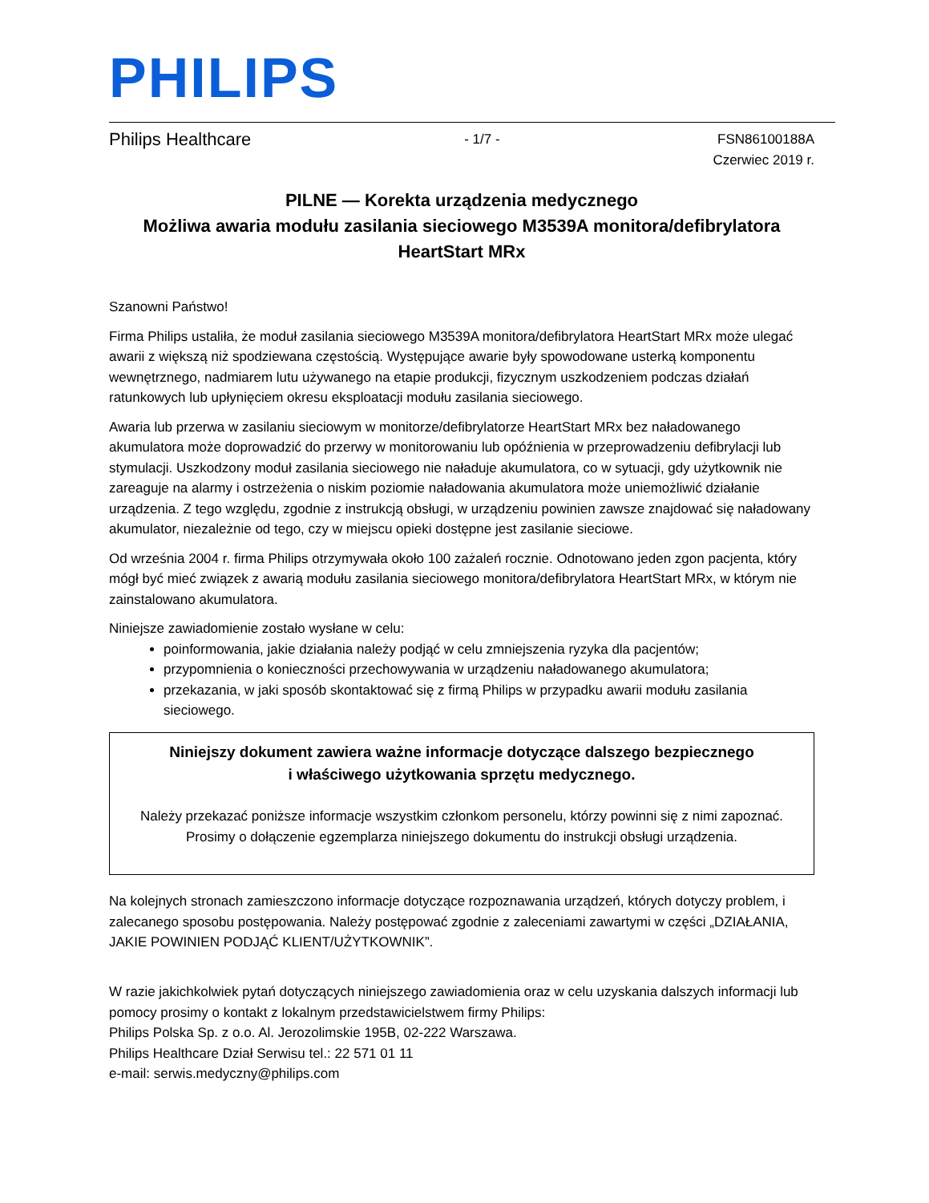PHILIPS
Philips Healthcare - 1/7 - FSN86100188A
Czerwiec 2019 r.
PILNE — Korekta urządzenia medycznego
Możliwa awaria modułu zasilania sieciowego M3539A monitora/defibrylatora
HeartStart MRx
Szanowni Państwo!
Firma Philips ustaliła, że moduł zasilania sieciowego M3539A monitora/defibrylatora HeartStart MRx może ulegać awarii z większą niż spodziewana częstością. Występujące awarie były spowodowane usterką komponentu wewnętrznego, nadmiarem lutu używanego na etapie produkcji, fizycznym uszkodzeniem podczas działań ratunkowych lub upłynięciem okresu eksploatacji modułu zasilania sieciowego.
Awaria lub przerwa w zasilaniu sieciowym w monitorze/defibrylatorze HeartStart MRx bez naładowanego akumulatora może doprowadzić do przerwy w monitorowaniu lub opóźnienia w przeprowadzeniu defibrylacji lub stymulacji. Uszkodzony moduł zasilania sieciowego nie naładuje akumulatora, co w sytuacji, gdy użytkownik nie zareaguje na alarmy i ostrzeżenia o niskim poziomie naładowania akumulatora może uniemożliwić działanie urządzenia. Z tego względu, zgodnie z instrukcją obsługi, w urządzeniu powinien zawsze znajdować się naładowany akumulator, niezależnie od tego, czy w miejscu opieki dostępne jest zasilanie sieciowe.
Od września 2004 r. firma Philips otrzymywała około 100 zażaleń rocznie. Odnotowano jeden zgon pacjenta, który mógł być mieć związek z awarią modułu zasilania sieciowego monitora/defibrylatora HeartStart MRx, w którym nie zainstalowano akumulatora.
Niniejsze zawiadomienie zostało wysłane w celu:
poinformowania, jakie działania należy podjąć w celu zmniejszenia ryzyka dla pacjentów;
przypomnienia o konieczności przechowywania w urządzeniu naładowanego akumulatora;
przekazania, w jaki sposób skontaktować się z firmą Philips w przypadku awarii modułu zasilania sieciowego.
Niniejszy dokument zawiera ważne informacje dotyczące dalszego bezpiecznego
i właściwego użytkowania sprzętu medycznego.
Należy przekazać poniższe informacje wszystkim członkom personelu, którzy powinni się z nimi zapoznać.
Prosimy o dołączenie egzemplarza niniejszego dokumentu do instrukcji obsługi urządzenia.
Na kolejnych stronach zamieszczono informacje dotyczące rozpoznawania urządzeń, których dotyczy problem, i zalecanego sposobu postępowania. Należy postępować zgodnie z zaleceniami zawartymi w części „DZIAŁANIA, JAKIE POWINIEN PODJĄĆ KLIENT/UŻYTKOWNIK”.
W razie jakichkolwiek pytań dotyczących niniejszego zawiadomienia oraz w celu uzyskania dalszych informacji lub pomocy prosimy o kontakt z lokalnym przedstawicielstwem firmy Philips:
Philips Polska Sp. z o.o. Al. Jerozolimskie 195B, 02-222 Warszawa.
Philips Healthcare Dział Serwisu tel.: 22 571 01 11
e-mail: serwis.medyczny@philips.com